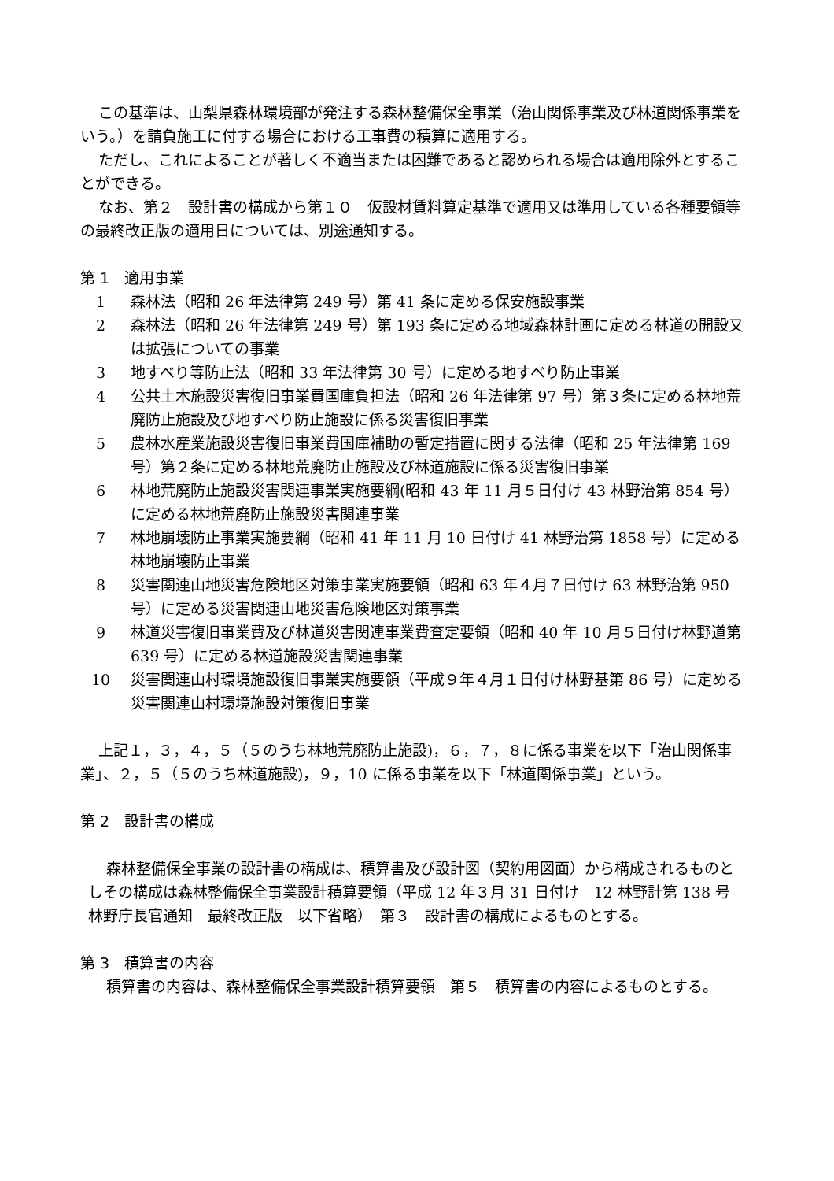この基準は、山梨県森林環境部が発注する森林整備保全事業（治山関係事業及び林道関係事業をいう。）を請負施工に付する場合における工事費の積算に適用する。
ただし、これによることが著しく不適当または困難であると認められる場合は適用除外とすることができる。
なお、第２　設計書の構成から第１０　仮設材賃料算定基準で適用又は準用している各種要領等の最終改正版の適用日については、別途通知する。
第 1　適用事業
1 森林法（昭和 26 年法律第 249 号）第 41 条に定める保安施設事業
2 森林法（昭和 26 年法律第 249 号）第 193 条に定める地域森林計画に定める林道の開設又は拡張についての事業
3 地すべり等防止法（昭和 33 年法律第 30 号）に定める地すべり防止事業
4 公共土木施設災害復旧事業費国庫負担法（昭和 26 年法律第 97 号）第３条に定める林地荒廃防止施設及び地すべり防止施設に係る災害復旧事業
5 農林水産業施設災害復旧事業費国庫補助の暫定措置に関する法律（昭和 25 年法律第 169 号）第２条に定める林地荒廃防止施設及び林道施設に係る災害復旧事業
6 林地荒廃防止施設災害関連事業実施要綱(昭和 43 年 11 月５日付け 43 林野治第 854 号）に定める林地荒廃防止施設災害関連事業
7 林地崩壊防止事業実施要綱（昭和 41 年 11 月 10 日付け 41 林野治第 1858 号）に定める林地崩壊防止事業
8 災害関連山地災害危険地区対策事業実施要領（昭和 63 年４月７日付け 63 林野治第 950 号）に定める災害関連山地災害危険地区対策事業
9 林道災害復旧事業費及び林道災害関連事業費査定要領（昭和 40 年 10 月５日付け林野道第 639 号）に定める林道施設災害関連事業
10 災害関連山村環境施設復旧事業実施要領（平成９年４月１日付け林野基第 86 号）に定める災害関連山村環境施設対策復旧事業
上記１，３，４，５（５のうち林地荒廃防止施設)，６，７，８に係る事業を以下「治山関係事業」、２，５（５のうち林道施設)，９，10 に係る事業を以下「林道関係事業」という。
第 2　設計書の構成
森林整備保全事業の設計書の構成は、積算書及び設計図（契約用図面）から構成されるものとしその構成は森林整備保全事業設計積算要領（平成 12 年３月 31 日付け　12 林野計第 138 号　林野庁長官通知　最終改正版　以下省略）　第３　設計書の構成によるものとする。
第 3　積算書の内容
積算書の内容は、森林整備保全事業設計積算要領　第５　積算書の内容によるものとする。